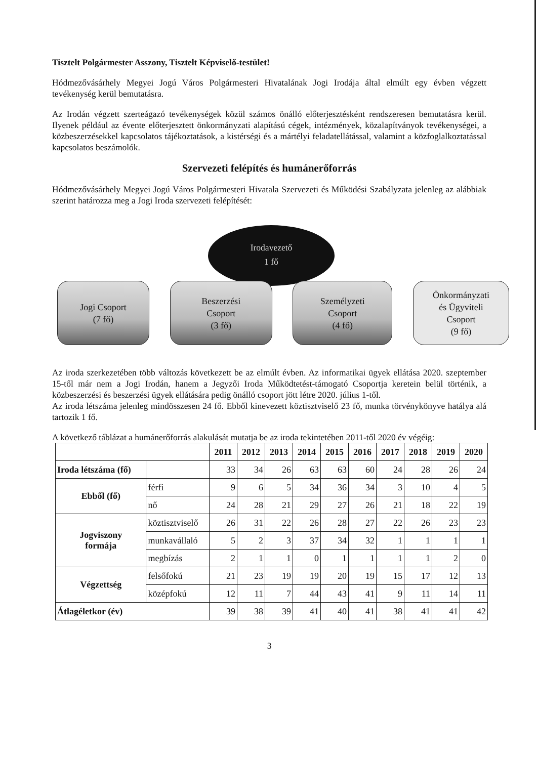Tisztelt Polgármester Asszony, Tisztelt Képviselő-testület!
Hódmezővásárhely Megyei Jogú Város Polgármesteri Hivatalának Jogi Irodája által elmúlt egy évben végzett tevékenység kerül bemutatásra.
Az Irodán végzett szerteágazó tevékenységek közül számos önálló előterjesztésként rendszeresen bemutatásra kerül. Ilyenek például az évente előterjesztett önkormányzati alapítású cégek, intézmények, közalapítványok tevékenységei, a közbeszerzésekkel kapcsolatos tájékoztatások, a kistérségi és a mártélyi feladatellátással, valamint a közfoglalkoztatással kapcsolatos beszámolók.
Szervezeti felépítés és humánerőforrás
Hódmezővásárhely Megyei Jogú Város Polgármesteri Hivatala Szervezeti és Működési Szabályzata jelenleg az alábbiak szerint határozza meg a Jogi Iroda szervezeti felépítését:
Irodavezető
1 fő
Jogi Csoport
(7 fő)
Beszerzési
Csoport
(3 fő)
Személyzeti
Csoport
(4 fő)
Önkormányzati
és Ügyviteli
Csoport
(9 fő)
Az iroda szerkezetében több változás következett be az elmúlt évben. Az informatikai ügyek ellátása 2020. szeptember 15-től már nem a Jogi Irodán, hanem a Jegyzői Iroda Működtetést-támogató Csoportja keretein belül történik, a közbeszerzési és beszerzési ügyek ellátására pedig önálló csoport jött létre 2020. július 1-től.
Az iroda létszáma jelenleg mindösszesen 24 fő. Ebből kinevezett köztisztviselő 23 fő, munka törvénykönyve hatálya alá tartozik 1 fő.
A következő táblázat a humánerőforrás alakulását mutatja be az iroda tekintetében 2011-től 2020 év végéig:
| | | 2011 | 2012 | 2013 | 2014 | 2015 | 2016 | 2017 | 2018 | 2019 | 2020 |
| --- | --- | --- | --- | --- | --- | --- | --- | --- | --- | --- | --- |
| Iroda létszáma (fő) | | 33 | 34 | 26 | 63 | 63 | 60 | 24 | 28 | 26 | 24 |
| Ebből (fő) | férfi | 9 | 6 | 5 | 34 | 36 | 34 | 3 | 10 | 4 | 5 |
| | nő | 24 | 28 | 21 | 29 | 27 | 26 | 21 | 18 | 22 | 19 |
| Jogviszony formája | köztisztviselő | 26 | 31 | 22 | 26 | 28 | 27 | 22 | 26 | 23 | 23 |
| | munkavállaló | 5 | 2 | 3 | 37 | 34 | 32 | 1 | 1 | 1 | 1 |
| | megbízás | 2 | 1 | 1 | 0 | 1 | 1 | 1 | 1 | 2 | 0 |
| Végzettség | felsőfokú | 21 | 23 | 19 | 19 | 20 | 19 | 15 | 17 | 12 | 13 |
| | középfokú | 12 | 11 | 7 | 44 | 43 | 41 | 9 | 11 | 14 | 11 |
| Átlagéletkor (év) | | 39 | 38 | 39 | 41 | 40 | 41 | 38 | 41 | 41 | 42 |
3